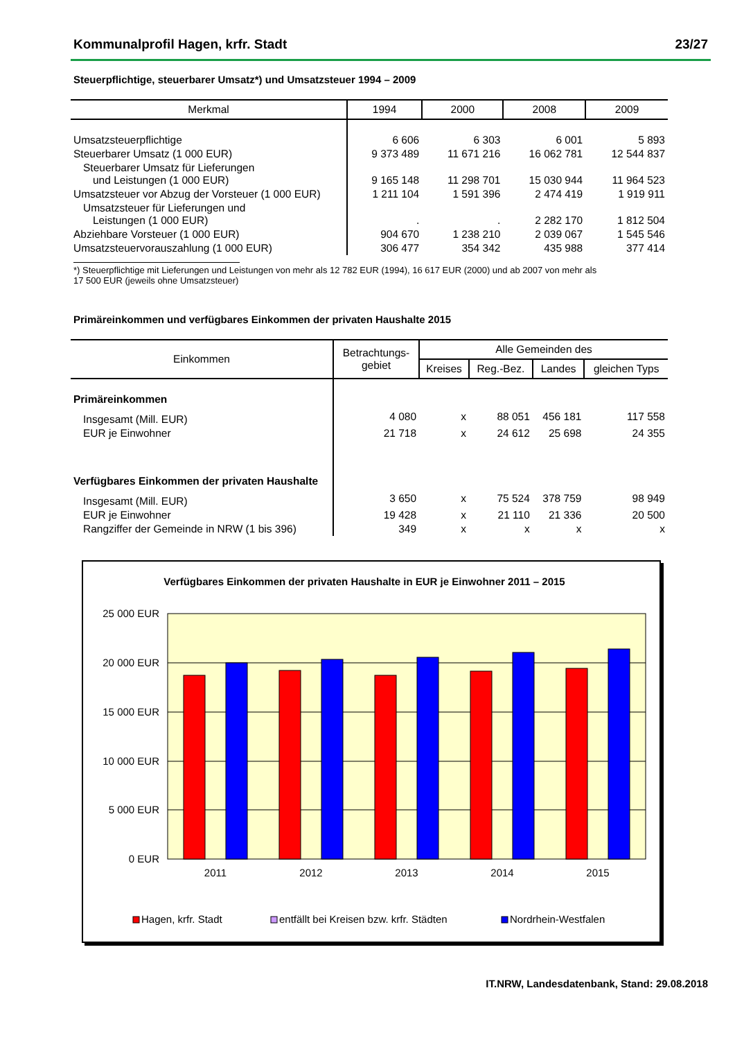Kommunalprofil Hagen, krfr. Stadt 23/27
Steuerpflichtige, steuerbarer Umsatz*) und Umsatzsteuer 1994 – 2009
| Merkmal | 1994 | 2000 | 2008 | 2009 |
| --- | --- | --- | --- | --- |
| Umsatzsteuerpflichtige | 6 606 | 6 303 | 6 001 | 5 893 |
| Steuerbarer Umsatz (1 000 EUR) | 9 373 489 | 11 671 216 | 16 062 781 | 12 544 837 |
| Steuerbarer Umsatz für Lieferungen und Leistungen (1 000 EUR) | 9 165 148 | 11 298 701 | 15 030 944 | 11 964 523 |
| Umsatzsteuer vor Abzug der Vorsteuer (1 000 EUR) | 1 211 104 | 1 591 396 | 2 474 419 | 1 919 911 |
| Umsatzsteuer für Lieferungen und Leistungen (1 000 EUR) | . | . | 2 282 170 | 1 812 504 |
| Abziehbare Vorsteuer (1 000 EUR) | 904 670 | 1 238 210 | 2 039 067 | 1 545 546 |
| Umsatzsteuervorauszahlung (1 000 EUR) | 306 477 | 354 342 | 435 988 | 377 414 |
*) Steuerpflichtige mit Lieferungen und Leistungen von mehr als 12 782 EUR (1994), 16 617 EUR (2000) und ab 2007 von mehr als
17 500 EUR (jeweils ohne Umsatzsteuer)
Primäreinkommen und verfügbares Einkommen der privaten Haushalte 2015
| Einkommen | Betrachtungs- gebiet | Alle Gemeinden des | | | |
| --- | --- | --- | --- | --- | --- |
| | | Kreises | Reg.-Bez. | Landes | gleichen Typs |
| Primäreinkommen | | | | | |
| Insgesamt (Mill. EUR) | 4 080 | x | 88 051 | 456 181 | 117 558 |
| EUR je Einwohner | 21 718 | x | 24 612 | 25 698 | 24 355 |
| Verfügbares Einkommen der privaten Haushalte | | | | | |
| Insgesamt (Mill. EUR) | 3 650 | x | 75 524 | 378 759 | 98 949 |
| EUR je Einwohner | 19 428 | x | 21 110 | 21 336 | 20 500 |
| Rangziffer der Gemeinde in NRW (1 bis 396) | 349 | x | x | x | x |
Verfügbares Einkommen der privaten Haushalte in EUR je Einwohner 2011 – 2015
25 000 EUR
20 000 EUR
15 000 EUR
10 000 EUR
5 000 EUR
0 EUR
2011
2012
2013
2014
2015
Hagen, krfr. Stadt
entfällt bei Kreisen bzw. krfr. Städten
Nordrhein-Westfalen
IT.NRW, Landesdatenbank, Stand: 29.08.2018